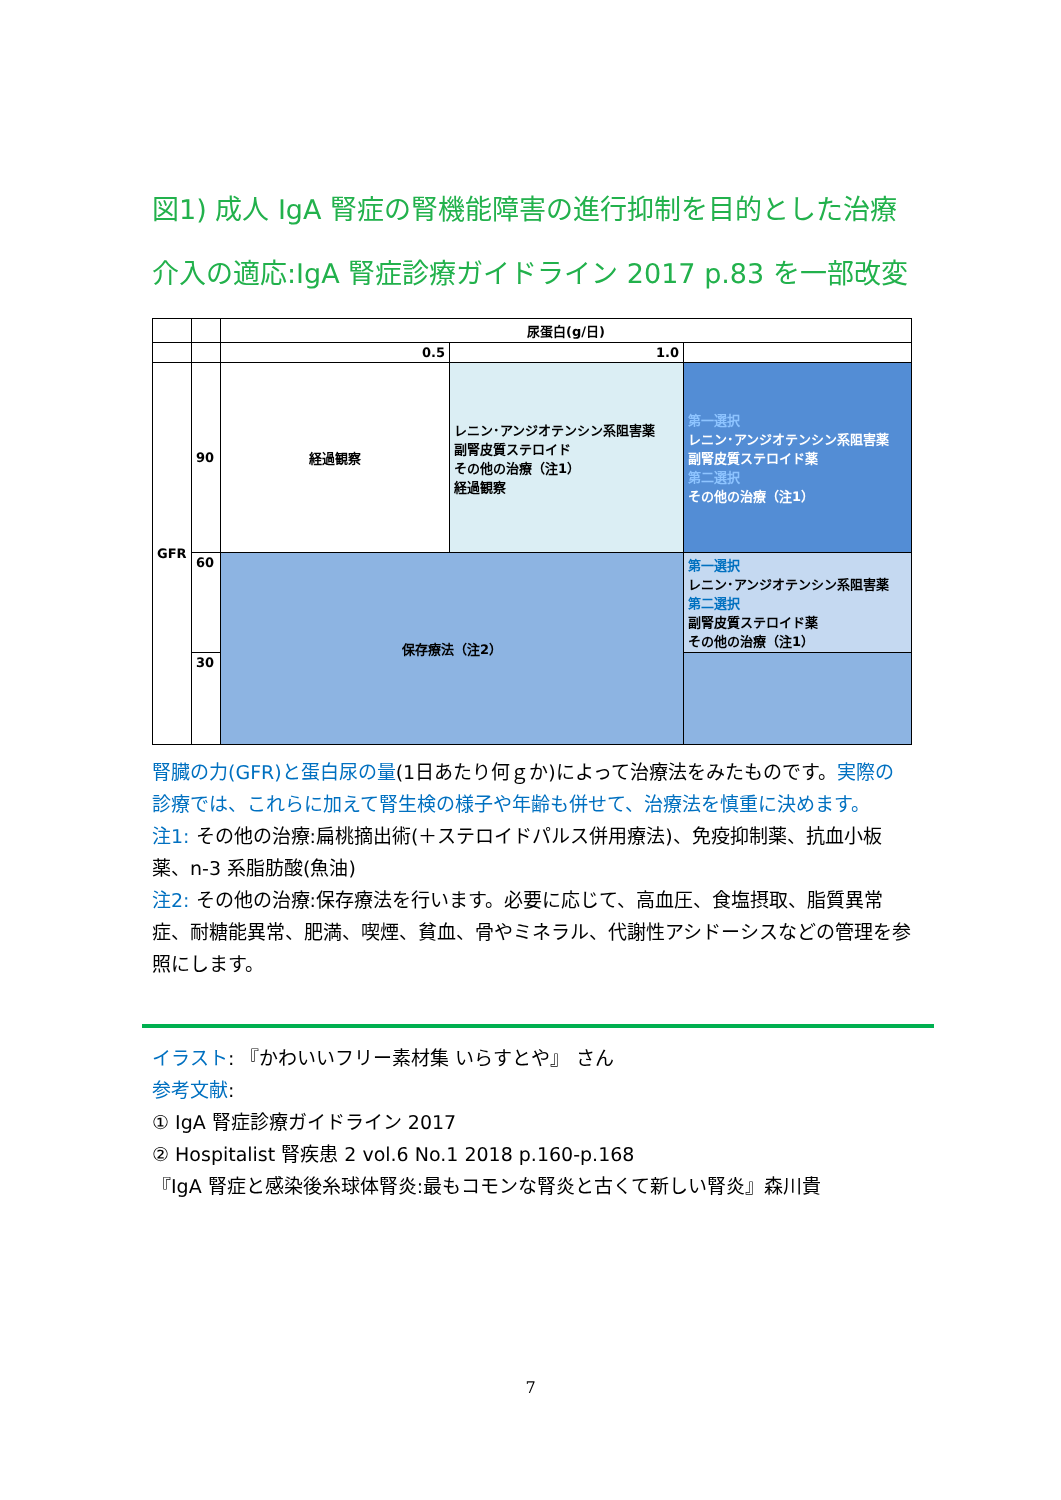図1) 成人 IgA 腎症の腎機能障害の進行抑制を目的とした治療介入の適応:IgA 腎症診療ガイドライン 2017 p.83 を一部改変
| | | 尿蛋白(g/日) | | |
| | | 0.5 | 1.0 | |
| GFR | 90 | 経過観察 | レニン･アンジオテンシン系阻害薬 副腎皮質ステロイド その他の治療（注1） 経過観察 | 第一選択 レニン･アンジオテンシン系阻害薬 副腎皮質ステロイド薬 第二選択 その他の治療（注1） |
| | 60 | 保存療法（注2） | | 第一選択 レニン･アンジオテンシン系阻害薬 第二選択 副腎皮質ステロイド薬 その他の治療（注1） |
| | 30 | | | |
腎臓の力(GFR)と蛋白尿の量(1日あたり何ｇか)によって治療法をみたものです。実際の診療では、これらに加えて腎生検の様子や年齢も併せて、治療法を慎重に決めます。
注1: その他の治療:扁桃摘出術(＋ステロイドパルス併用療法)、免疫抑制薬、抗血小板薬、n-3 系脂肪酸(魚油)
注2: その他の治療:保存療法を行います。必要に応じて、高血圧、食塩摂取、脂質異常症、耐糖能異常、肥満、喫煙、貧血、骨やミネラル、代謝性アシドーシスなどの管理を参照にします。
イラスト: 『かわいいフリー素材集 いらすとや』 さん
参考文献:
① IgA 腎症診療ガイドライン 2017
② Hospitalist 腎疾患 2 vol.6 No.1 2018 p.160-p.168
『IgA 腎症と感染後糸球体腎炎:最もコモンな腎炎と古くて新しい腎炎』森川貴
7